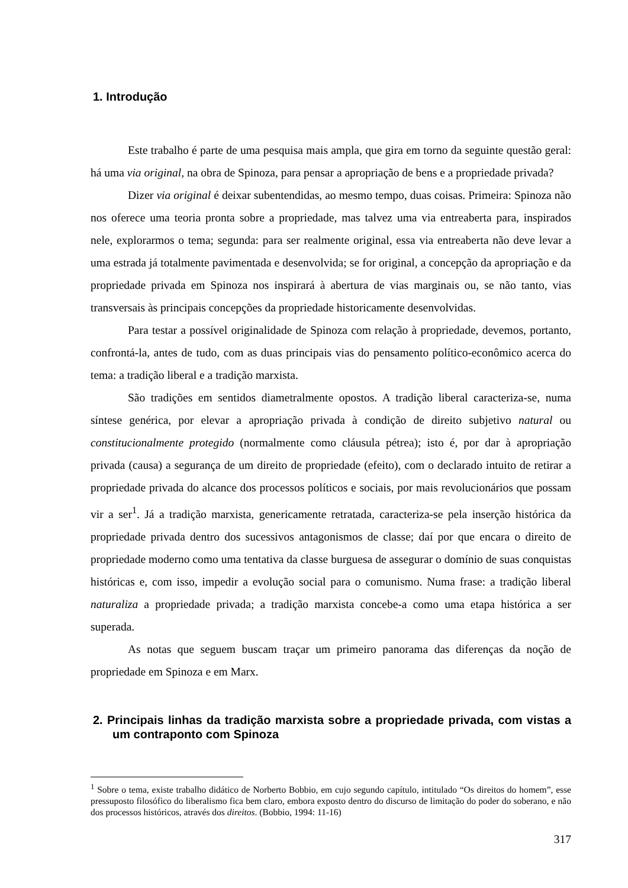1. Introdução
Este trabalho é parte de uma pesquisa mais ampla, que gira em torno da seguinte questão geral: há uma via original, na obra de Spinoza, para pensar a apropriação de bens e a propriedade privada?
Dizer via original é deixar subentendidas, ao mesmo tempo, duas coisas. Primeira: Spinoza não nos oferece uma teoria pronta sobre a propriedade, mas talvez uma via entreaberta para, inspirados nele, explorarmos o tema; segunda: para ser realmente original, essa via entreaberta não deve levar a uma estrada já totalmente pavimentada e desenvolvida; se for original, a concepção da apropriação e da propriedade privada em Spinoza nos inspirará à abertura de vias marginais ou, se não tanto, vias transversais às principais concepções da propriedade historicamente desenvolvidas.
Para testar a possível originalidade de Spinoza com relação à propriedade, devemos, portanto, confrontá-la, antes de tudo, com as duas principais vias do pensamento político-econômico acerca do tema: a tradição liberal e a tradição marxista.
São tradições em sentidos diametralmente opostos. A tradição liberal caracteriza-se, numa síntese genérica, por elevar a apropriação privada à condição de direito subjetivo natural ou constitucionalmente protegido (normalmente como cláusula pétrea); isto é, por dar à apropriação privada (causa) a segurança de um direito de propriedade (efeito), com o declarado intuito de retirar a propriedade privada do alcance dos processos políticos e sociais, por mais revolucionários que possam vir a ser<sup>1</sup>. Já a tradição marxista, genericamente retratada, caracteriza-se pela inserção histórica da propriedade privada dentro dos sucessivos antagonismos de classe; daí por que encara o direito de propriedade moderno como uma tentativa da classe burguesa de assegurar o domínio de suas conquistas históricas e, com isso, impedir a evolução social para o comunismo. Numa frase: a tradição liberal naturaliza a propriedade privada; a tradição marxista concebe-a como uma etapa histórica a ser superada.
As notas que seguem buscam traçar um primeiro panorama das diferenças da noção de propriedade em Spinoza e em Marx.
2. Principais linhas da tradição marxista sobre a propriedade privada, com vistas a um contraponto com Spinoza
<sup>1</sup> Sobre o tema, existe trabalho didático de Norberto Bobbio, em cujo segundo capítulo, intitulado “Os direitos do homem”, esse pressuposto filosófico do liberalismo fica bem claro, embora exposto dentro do discurso de limitação do poder do soberano, e não dos processos históricos, através dos direitos. (Bobbio, 1994: 11-16)
317